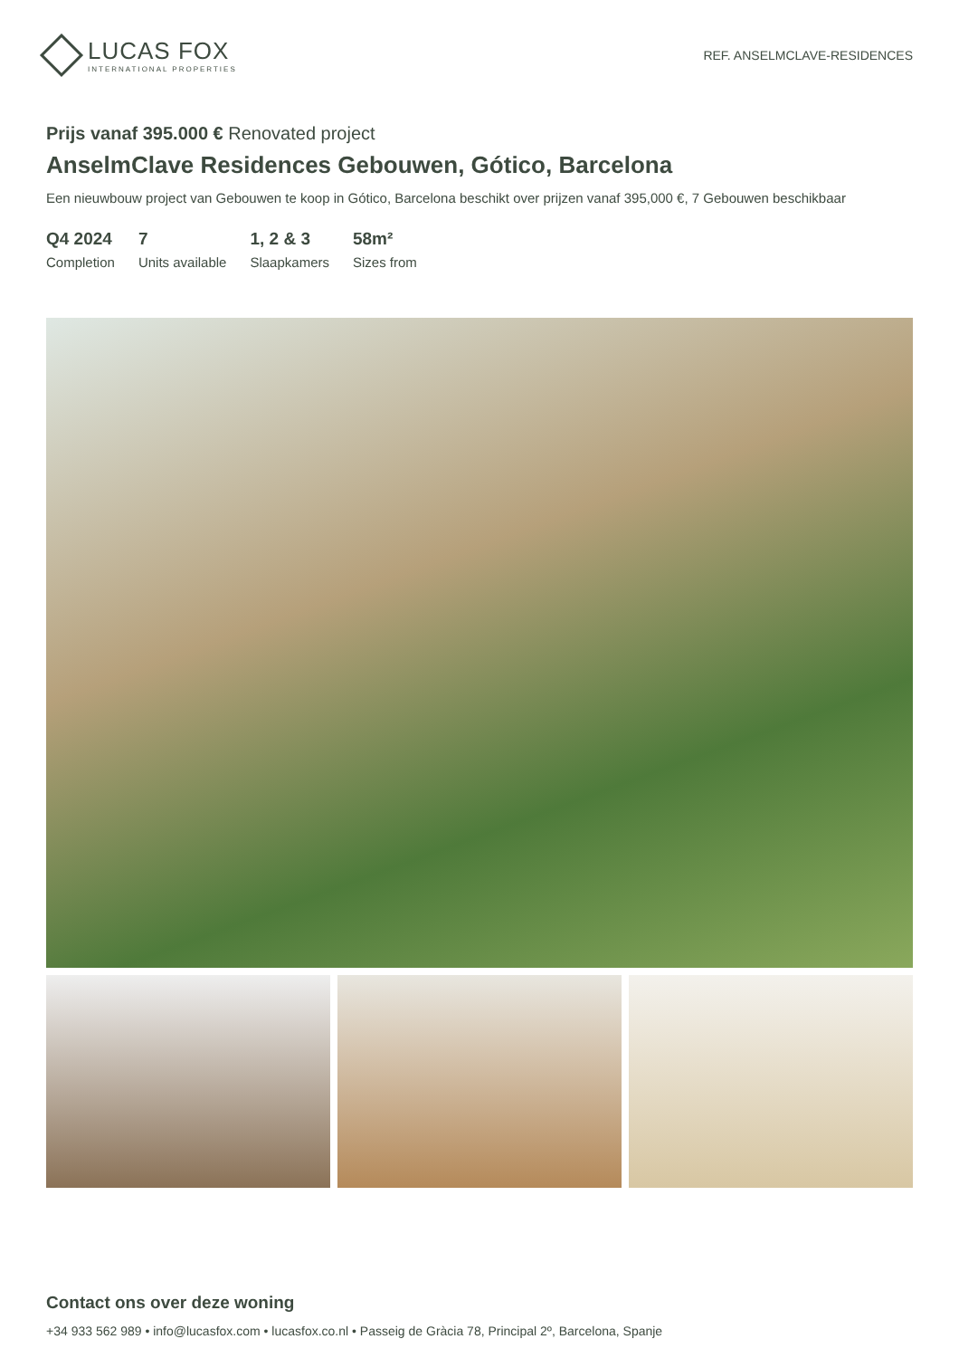LUCAS FOX
INTERNATIONAL PROPERTIES
REF. ANSELMCLAVE-RESIDENCES
Prijs vanaf 395.000 € Renovated project
AnselmClave Residences Gebouwen, Gótico, Barcelona
Een nieuwbouw project van Gebouwen te koop in Gótico, Barcelona beschikt over prijzen vanaf 395,000 €, 7 Gebouwen beschikbaar
Q4 2024
Completion
7
Units available
1, 2 & 3
Slaapkamers
58m²
Sizes from
Contact ons over deze woning
+34 933 562 989 • info@lucasfox.com • lucasfox.co.nl • Passeig de Gràcia 78, Principal 2º, Barcelona, Spanje